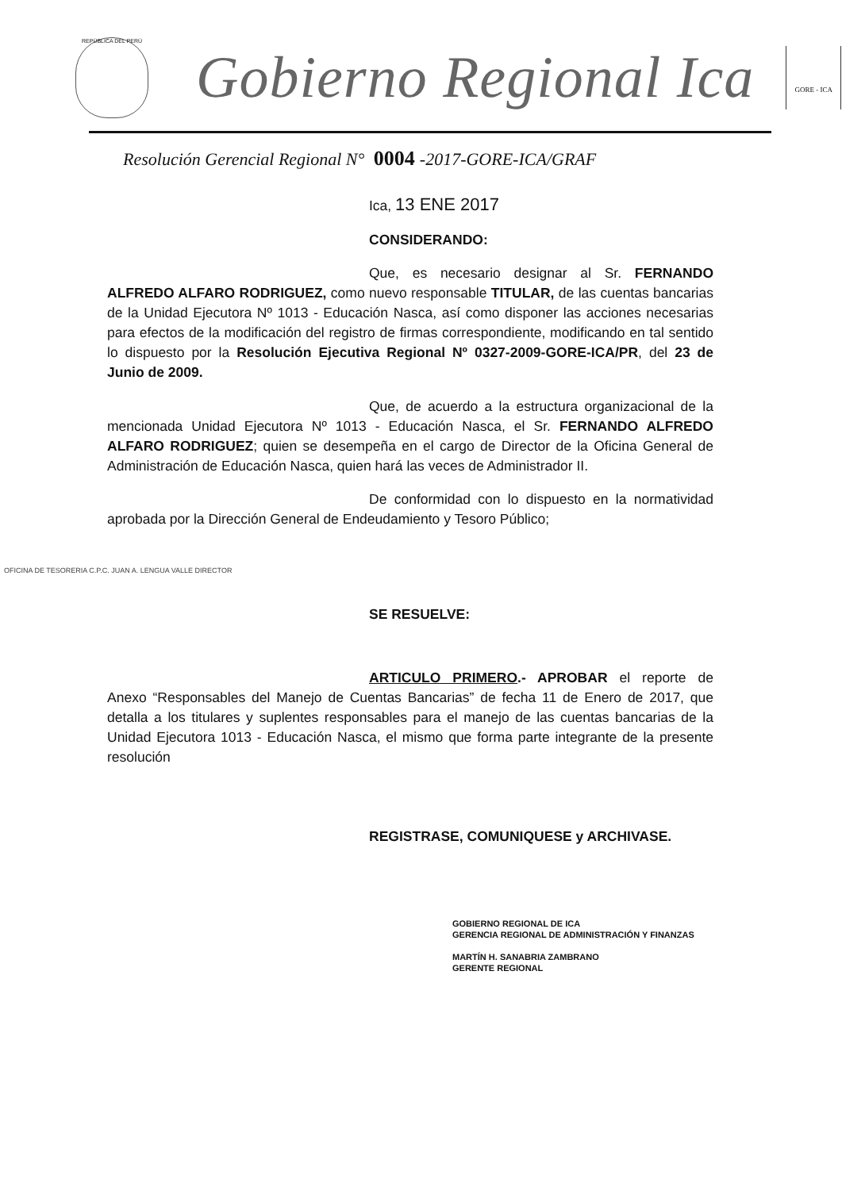REPÚBLICA DEL PERÚ
Gobierno Regional Ica
GORE - ICA
Resolución Gerencial Regional N° 0004 -2017-GORE-ICA/GRAF
Ica, 13 ENE 2017
CONSIDERANDO:
Que, es necesario designar al Sr. FERNANDO ALFREDO ALFARO RODRIGUEZ, como nuevo responsable TITULAR, de las cuentas bancarias de la Unidad Ejecutora Nº 1013 - Educación Nasca, así como disponer las acciones necesarias para efectos de la modificación del registro de firmas correspondiente, modificando en tal sentido lo dispuesto por la Resolución Ejecutiva Regional Nº 0327-2009-GORE-ICA/PR, del 23 de Junio de 2009.
Que, de acuerdo a la estructura organizacional de la mencionada Unidad Ejecutora Nº 1013 - Educación Nasca, el Sr. FERNANDO ALFREDO ALFARO RODRIGUEZ; quien se desempeña en el cargo de Director de la Oficina General de Administración de Educación Nasca, quien hará las veces de Administrador II.
De conformidad con lo dispuesto en la normatividad aprobada por la Dirección General de Endeudamiento y Tesoro Público;
OFICINA DE TESORERIA C.P.C. JUAN A. LENGUA VALLE DIRECTOR
SE RESUELVE:
ARTICULO PRIMERO.- APROBAR el reporte de Anexo “Responsables del Manejo de Cuentas Bancarias” de fecha 11 de Enero de 2017, que detalla a los titulares y suplentes responsables para el manejo de las cuentas bancarias de la Unidad Ejecutora 1013 - Educación Nasca, el mismo que forma parte integrante de la presente resolución
REGISTRASE, COMUNIQUESE y ARCHIVASE.
GOBIERNO REGIONAL DE ICA
GERENCIA REGIONAL DE ADMINISTRACIÓN Y FINANZAS
MARTÍN H. SANABRIA ZAMBRANO
GERENTE REGIONAL